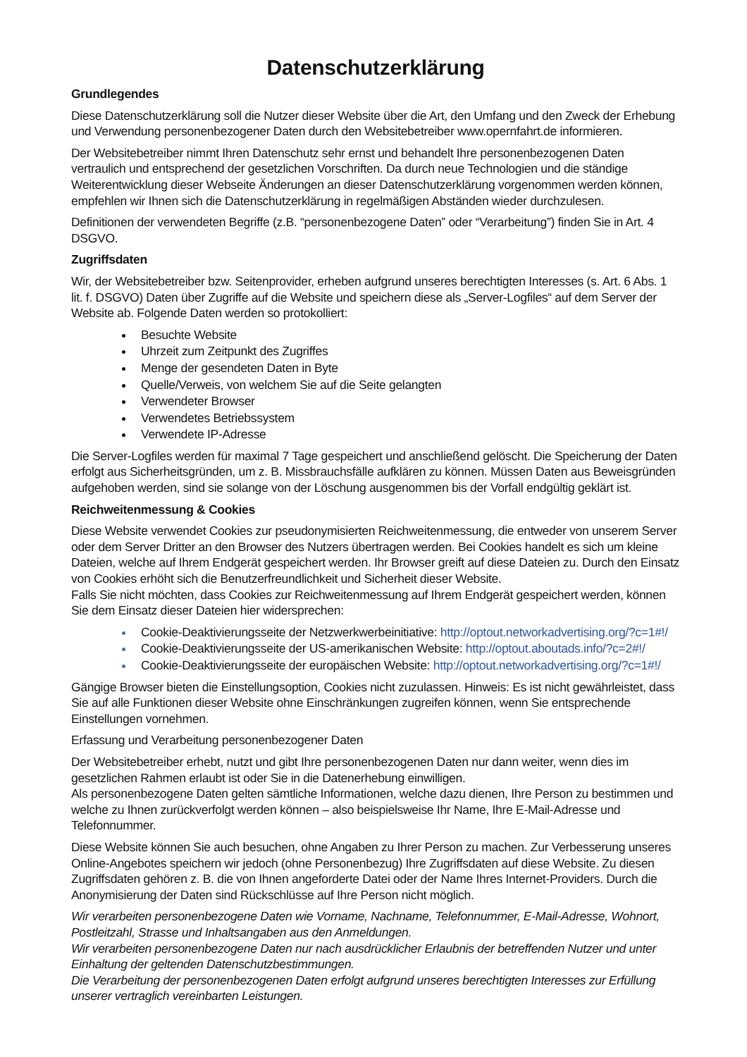Datenschutzerklärung
Grundlegendes
Diese Datenschutzerklärung soll die Nutzer dieser Website über die Art, den Umfang und den Zweck der Erhebung und Verwendung personenbezogener Daten durch den Websitebetreiber www.opernfahrt.de informieren.
Der Websitebetreiber nimmt Ihren Datenschutz sehr ernst und behandelt Ihre personenbezogenen Daten vertraulich und entsprechend der gesetzlichen Vorschriften. Da durch neue Technologien und die ständige Weiterentwicklung dieser Webseite Änderungen an dieser Datenschutzerklärung vorgenommen werden können, empfehlen wir Ihnen sich die Datenschutzerklärung in regelmäßigen Abständen wieder durchzulesen.
Definitionen der verwendeten Begriffe (z.B. “personenbezogene Daten” oder “Verarbeitung”) finden Sie in Art. 4 DSGVO.
Zugriffsdaten
Wir, der Websitebetreiber bzw. Seitenprovider, erheben aufgrund unseres berechtigten Interesses (s. Art. 6 Abs. 1 lit. f. DSGVO) Daten über Zugriffe auf die Website und speichern diese als „Server-Logfiles“ auf dem Server der Website ab. Folgende Daten werden so protokolliert:
Besuchte Website
Uhrzeit zum Zeitpunkt des Zugriffes
Menge der gesendeten Daten in Byte
Quelle/Verweis, von welchem Sie auf die Seite gelangten
Verwendeter Browser
Verwendetes Betriebssystem
Verwendete IP-Adresse
Die Server-Logfiles werden für maximal 7 Tage gespeichert und anschließend gelöscht. Die Speicherung der Daten erfolgt aus Sicherheitsgründen, um z. B. Missbrauchsfälle aufklären zu können. Müssen Daten aus Beweisgründen aufgehoben werden, sind sie solange von der Löschung ausgenommen bis der Vorfall endgültig geklärt ist.
Reichweitenmessung & Cookies
Diese Website verwendet Cookies zur pseudonymisierten Reichweitenmessung, die entweder von unserem Server oder dem Server Dritter an den Browser des Nutzers übertragen werden. Bei Cookies handelt es sich um kleine Dateien, welche auf Ihrem Endgerät gespeichert werden. Ihr Browser greift auf diese Dateien zu. Durch den Einsatz von Cookies erhöht sich die Benutzerfreundlichkeit und Sicherheit dieser Website.
Falls Sie nicht möchten, dass Cookies zur Reichweitenmessung auf Ihrem Endgerät gespeichert werden, können Sie dem Einsatz dieser Dateien hier widersprechen:
Cookie-Deaktivierungsseite der Netzwerkwerbeinitiative: http://optout.networkadvertising.org/?c=1#!/
Cookie-Deaktivierungsseite der US-amerikanischen Website: http://optout.aboutads.info/?c=2#!/
Cookie-Deaktivierungsseite der europäischen Website: http://optout.networkadvertising.org/?c=1#!/
Gängige Browser bieten die Einstellungsoption, Cookies nicht zuzulassen. Hinweis: Es ist nicht gewährleistet, dass Sie auf alle Funktionen dieser Website ohne Einschränkungen zugreifen können, wenn Sie entsprechende Einstellungen vornehmen.
Erfassung und Verarbeitung personenbezogener Daten
Der Websitebetreiber erhebt, nutzt und gibt Ihre personenbezogenen Daten nur dann weiter, wenn dies im gesetzlichen Rahmen erlaubt ist oder Sie in die Datenerhebung einwilligen.
Als personenbezogene Daten gelten sämtliche Informationen, welche dazu dienen, Ihre Person zu bestimmen und welche zu Ihnen zurückverfolgt werden können – also beispielsweise Ihr Name, Ihre E-Mail-Adresse und Telefonnummer.
Diese Website können Sie auch besuchen, ohne Angaben zu Ihrer Person zu machen. Zur Verbesserung unseres Online-Angebotes speichern wir jedoch (ohne Personenbezug) Ihre Zugriffsdaten auf diese Website. Zu diesen Zugriffsdaten gehören z. B. die von Ihnen angeforderte Datei oder der Name Ihres Internet-Providers. Durch die Anonymisierung der Daten sind Rückschlüsse auf Ihre Person nicht möglich.
Wir verarbeiten personenbezogene Daten wie Vorname, Nachname, Telefonnummer, E-Mail-Adresse, Wohnort, Postleitzahl, Strasse und Inhaltsangaben aus den Anmeldungen.
Wir verarbeiten personenbezogene Daten nur nach ausdrücklicher Erlaubnis der betreffenden Nutzer und unter Einhaltung der geltenden Datenschutzbestimmungen.
Die Verarbeitung der personenbezogenen Daten erfolgt aufgrund unseres berechtigten Interesses zur Erfüllung unserer vertraglich vereinbarten Leistungen.